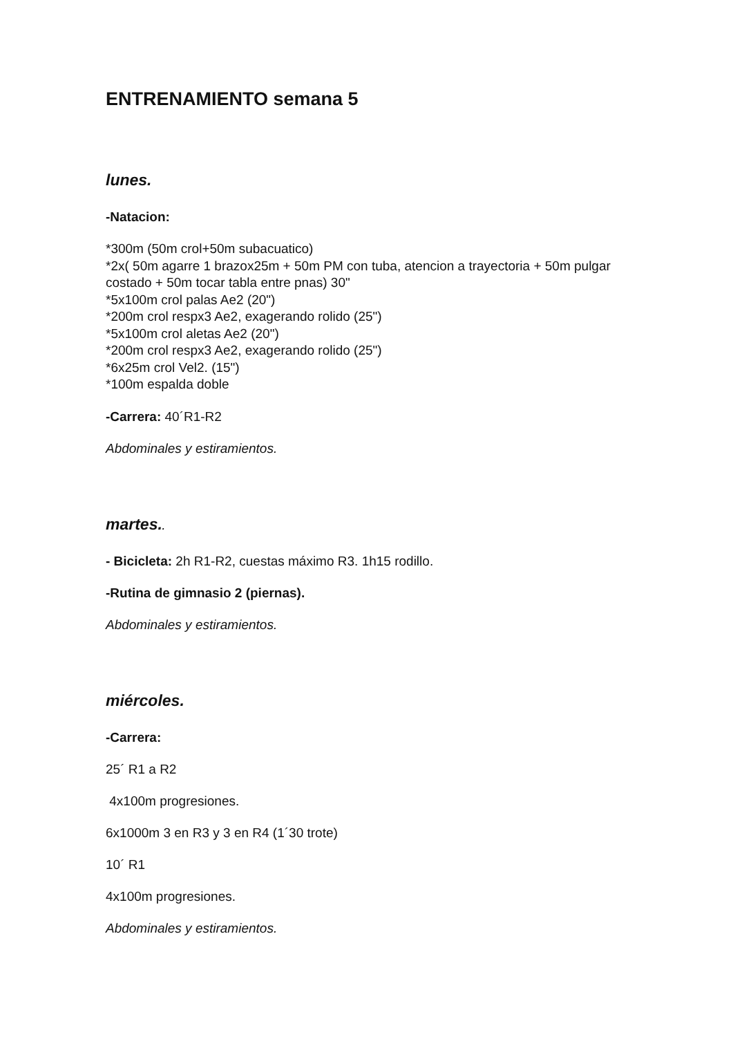ENTRENAMIENTO semana 5
lunes.
-Natacion:
*300m (50m crol+50m subacuatico)
*2x( 50m agarre 1 brazox25m + 50m PM con tuba, atencion a trayectoria + 50m pulgar costado + 50m tocar tabla entre pnas) 30"
*5x100m crol palas Ae2 (20")
*200m crol respx3 Ae2, exagerando rolido (25")
*5x100m crol aletas Ae2 (20")
*200m crol respx3 Ae2, exagerando rolido (25")
*6x25m crol Vel2. (15")
*100m espalda doble
-Carrera: 40´R1-R2
Abdominales y estiramientos.
martes..
- Bicicleta: 2h R1-R2, cuestas máximo R3. 1h15 rodillo.
-Rutina de gimnasio 2 (piernas).
Abdominales y estiramientos.
miércoles.
-Carrera:
25´ R1 a R2
4x100m progresiones.
6x1000m 3 en R3 y 3 en R4 (1´30 trote)
10´ R1
4x100m progresiones.
Abdominales y estiramientos.